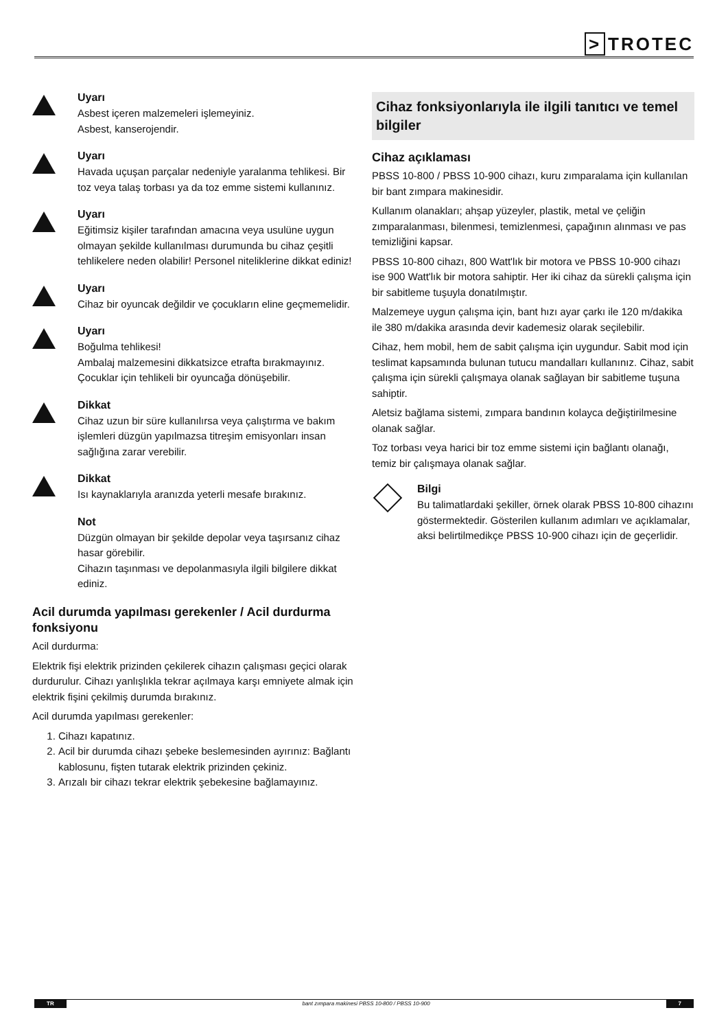> TROTEC
Uyarı
Asbest içeren malzemeleri işlemeyiniz.
Asbest, kanserojendir.
Uyarı
Havada uçuşan parçalar nedeniyle yaralanma tehlikesi. Bir toz veya talaş torbası ya da toz emme sistemi kullanınız.
Uyarı
Eğitimsiz kişiler tarafından amacına veya usulüne uygun olmayan şekilde kullanılması durumunda bu cihaz çeşitli tehlikelere neden olabilir! Personel niteliklerine dikkat ediniz!
Uyarı
Cihaz bir oyuncak değildir ve çocukların eline geçmemelidir.
Uyarı
Boğulma tehlikesi!
Ambalaj malzemesini dikkatsizce etrafta bırakmayınız. Çocuklar için tehlikeli bir oyuncağa dönüşebilir.
Dikkat
Cihaz uzun bir süre kullanılırsa veya çalıştırma ve bakım işlemleri düzgün yapılmazsa titreşim emisyonları insan sağlığına zarar verebilir.
Dikkat
Isı kaynaklarıyla aranızda yeterli mesafe bırakınız.
Not
Düzgün olmayan bir şekilde depolar veya taşırsanız cihaz hasar görebilir.
Cihazın taşınması ve depolanmasıyla ilgili bilgilere dikkat ediniz.
Acil durumda yapılması gerekenler / Acil durdurma fonksiyonu
Acil durdurma:
Elektrik fişi elektrik prizinden çekilerek cihazın çalışması geçici olarak durdurulur. Cihazı yanlışlıkla tekrar açılmaya karşı emniyete almak için elektrik fişini çekilmiş durumda bırakınız.
Acil durumda yapılması gerekenler:
1. Cihazı kapatınız.
2. Acil bir durumda cihazı şebeke beslemesinden ayırınız: Bağlantı kablosunu, fişten tutarak elektrik prizinden çekiniz.
3. Arızalı bir cihazı tekrar elektrik şebekesine bağlamayınız.
Cihaz fonksiyonlarıyla ile ilgili tanıtıcı ve temel bilgiler
Cihaz açıklaması
PBSS 10-800 / PBSS 10-900 cihazı, kuru zımparalama için kullanılan bir bant zımpara makinesidir.
Kullanım olanakları; ahşap yüzeyler, plastik, metal ve çeliğin zımparalanması, bilenmesi, temizlenmesi, çapağının alınması ve pas temizliğini kapsar.
PBSS 10-800 cihazı, 800 Watt'lık bir motora ve PBSS 10-900 cihazı ise 900 Watt'lık bir motora sahiptir. Her iki cihaz da sürekli çalışma için bir sabitleme tuşuyla donatılmıştır.
Malzemeye uygun çalışma için, bant hızı ayar çarkı ile 120 m/dakika ile 380 m/dakika arasında devir kademesiz olarak seçilebilir.
Cihaz, hem mobil, hem de sabit çalışma için uygundur. Sabit mod için teslimat kapsamında bulunan tutucu mandalları kullanınız. Cihaz, sabit çalışma için sürekli çalışmaya olanak sağlayan bir sabitleme tuşuna sahiptir.
Aletsiz bağlama sistemi, zımpara bandının kolayca değiştirilmesine olanak sağlar.
Toz torbası veya harici bir toz emme sistemi için bağlantı olanağı, temiz bir çalışmaya olanak sağlar.
Bilgi
Bu talimatlardaki şekiller, örnek olarak PBSS 10-800 cihazını göstermektedir. Gösterilen kullanım adımları ve açıklamalar, aksi belirtilmedikçe PBSS 10-900 cihazı için de geçerlidir.
TR bant zımpara makinesi PBSS 10-800 / PBSS 10-900 7